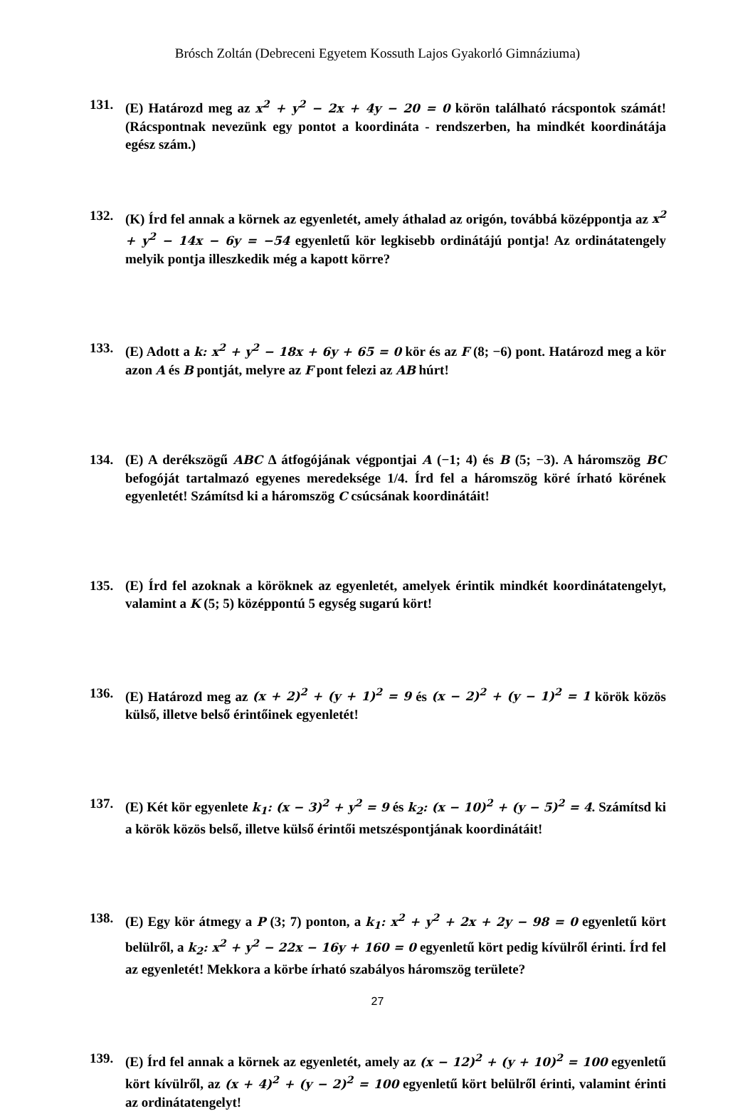Brósch Zoltán (Debreceni Egyetem Kossuth Lajos Gyakorló Gimnáziuma)
131. (E) Határozd meg az x<sup>2</sup> + y<sup>2</sup> − 2x + 4y − 20 = 0 körön található rácspontok számát! (Rácspontnak nevezünk egy pontot a koordináta - rendszerben, ha mindkét koordinátája egész szám.)
132. (K) Írd fel annak a körnek az egyenletét, amely áthalad az origón, továbbá középpontja az x<sup>2</sup> + y<sup>2</sup> − 14x − 6y = −54 egyenletű kör legkisebb ordinátájú pontja! Az ordinátatengely melyik pontja illeszkedik még a kapott körre?
133. (E) Adott a k: x<sup>2</sup> + y<sup>2</sup> − 18x + 6y + 65 = 0 kör és az F (8; −6) pont. Határozd meg a kör azon A és B pontját, melyre az F pont felezi az AB húrt!
134. (E) A derékszögű ABC Δ átfogójának végpontjai A (−1; 4) és B (5; −3). A háromszög BC befogóját tartalmazó egyenes meredeksége 1/4. Írd fel a háromszög köré írható körének egyenletét! Számítsd ki a háromszög C csúcsának koordinátáit!
135. (E) Írd fel azoknak a köröknek az egyenletét, amelyek érintik mindkét koordinátatengelyt, valamint a K (5; 5) középpontú 5 egység sugarú kört!
136. (E) Határozd meg az (x + 2)<sup>2</sup> + (y + 1)<sup>2</sup> = 9 és (x − 2)<sup>2</sup> + (y − 1)<sup>2</sup> = 1 körök közös külső, illetve belső érintőinek egyenletét!
137. (E) Két kör egyenlete k<sub>1</sub>: (x − 3)<sup>2</sup> + y<sup>2</sup> = 9 és k<sub>2</sub>: (x − 10)<sup>2</sup> + (y − 5)<sup>2</sup> = 4. Számítsd ki a körök közös belső, illetve külső érintői metszéspontjának koordinátáit!
138. (E) Egy kör átmegy a P (3; 7) ponton, a k<sub>1</sub>: x<sup>2</sup> + y<sup>2</sup> + 2x + 2y − 98 = 0 egyenletű kört belülről, a k<sub>2</sub>: x<sup>2</sup> + y<sup>2</sup> − 22x − 16y + 160 = 0 egyenletű kört pedig kívülről érinti. Írd fel az egyenletét! Mekkora a körbe írható szabályos háromszög területe?
139. (E) Írd fel annak a körnek az egyenletét, amely az (x − 12)<sup>2</sup> + (y + 10)<sup>2</sup> = 100 egyenletű kört kívülről, az (x + 4)<sup>2</sup> + (y − 2)<sup>2</sup> = 100 egyenletű kört belülről érinti, valamint érinti az ordinátatengelyt!
27